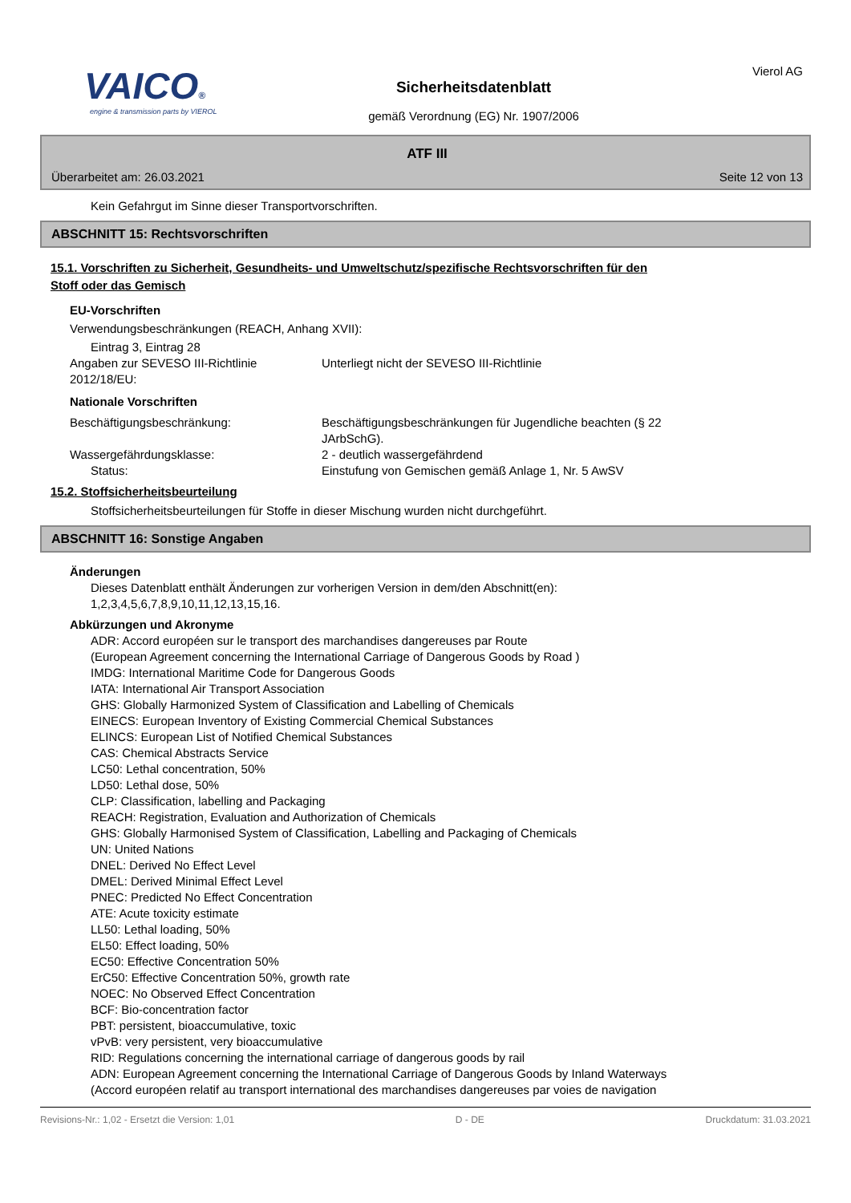VAICO®
engine & transmission parts by VIEROL
Sicherheitsdatenblatt
gemäß Verordnung (EG) Nr. 1907/2006
Vierol AG
ATF III
Überarbeitet am: 26.03.2021 Seite 12 von 13
Kein Gefahrgut im Sinne dieser Transportvorschriften.
ABSCHNITT 15: Rechtsvorschriften
15.1. Vorschriften zu Sicherheit, Gesundheits- und Umweltschutz/spezifische Rechtsvorschriften für den
Stoff oder das Gemisch
EU-Vorschriften
Verwendungsbeschränkungen (REACH, Anhang XVII):
Eintrag 3, Eintrag 28
Angaben zur SEVESO III-Richtlinie
2012/18/EU:
Unterliegt nicht der SEVESO III-Richtlinie
Nationale Vorschriften
Beschäftigungsbeschränkung: Beschäftigungsbeschränkungen für Jugendliche beachten (§ 22
JArbSchG).
Wassergefährdungsklasse: 2 - deutlich wassergefährdend
Status: Einstufung von Gemischen gemäß Anlage 1, Nr. 5 AwSV
15.2. Stoffsicherheitsbeurteilung
Stoffsicherheitsbeurteilungen für Stoffe in dieser Mischung wurden nicht durchgeführt.
ABSCHNITT 16: Sonstige Angaben
Änderungen
Dieses Datenblatt enthält Änderungen zur vorherigen Version in dem/den Abschnitt(en):
1,2,3,4,5,6,7,8,9,10,11,12,13,15,16.
Abkürzungen und Akronyme
ADR: Accord européen sur le transport des marchandises dangereuses par Route
(European Agreement concerning the International Carriage of Dangerous Goods by Road )
IMDG: International Maritime Code for Dangerous Goods
IATA: International Air Transport Association
GHS: Globally Harmonized System of Classification and Labelling of Chemicals
EINECS: European Inventory of Existing Commercial Chemical Substances
ELINCS: European List of Notified Chemical Substances
CAS: Chemical Abstracts Service
LC50: Lethal concentration, 50%
LD50: Lethal dose, 50%
CLP: Classification, labelling and Packaging
REACH: Registration, Evaluation and Authorization of Chemicals
GHS: Globally Harmonised System of Classification, Labelling and Packaging of Chemicals
UN: United Nations
DNEL: Derived No Effect Level
DMEL: Derived Minimal Effect Level
PNEC: Predicted No Effect Concentration
ATE: Acute toxicity estimate
LL50: Lethal loading, 50%
EL50: Effect loading, 50%
EC50: Effective Concentration 50%
ErC50: Effective Concentration 50%, growth rate
NOEC: No Observed Effect Concentration
BCF: Bio-concentration factor
PBT: persistent, bioaccumulative, toxic
vPvB: very persistent, very bioaccumulative
RID: Regulations concerning the international carriage of dangerous goods by rail
ADN: European Agreement concerning the International Carriage of Dangerous Goods by Inland Waterways
(Accord européen relatif au transport international des marchandises dangereuses par voies de navigation
Revisions-Nr.: 1,02 - Ersetzt die Version: 1,01 D - DE Druckdatum: 31.03.2021